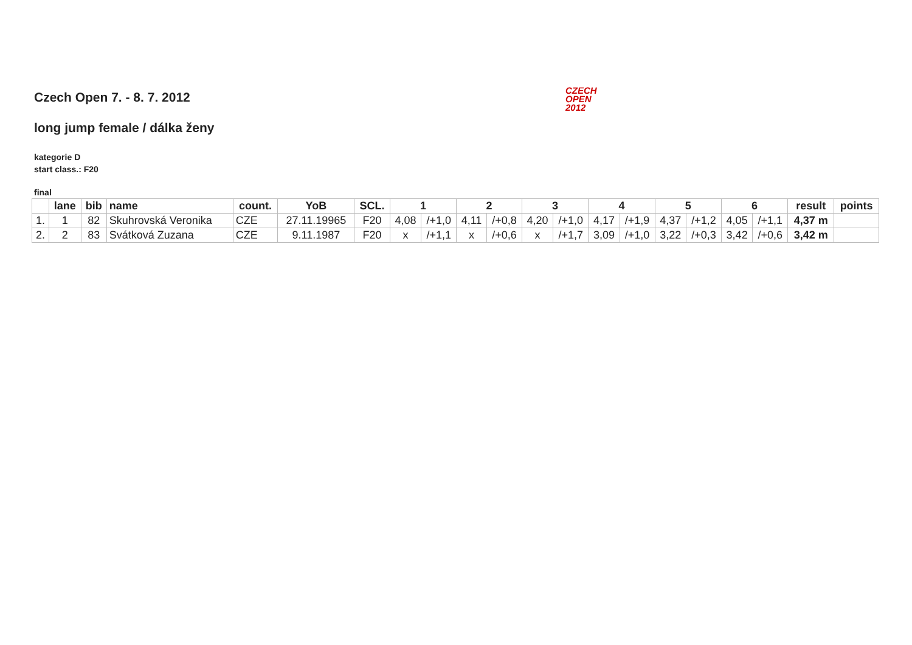CZECH
OPEN
2012
Czech Open 7. - 8. 7. 2012
long jump female / dálka ženy
kategorie D
start class.: F20
final
| | lane | bib | name | count. | YoB | SCL. | 1 | | 2 | | 3 | | 4 | | 5 | | 6 | | result | points |
| --- | --- | --- | --- | --- | --- | --- | --- | --- | --- | --- | --- | --- | --- | --- | --- | --- | --- | --- | --- | --- |
| 1. | 1 | 82 | Skuhrovská Veronika | CZE | 27.11.19965 | F20 | 4,08 | /+1,0 | 4,11 | /+0,8 | 4,20 | /+1,0 | 4,17 | /+1,9 | 4,37 | /+1,2 | 4,05 | /+1,1 | 4,37 m | |
| 2. | 2 | 83 | Svátková Zuzana | CZE | 9.11.1987 | F20 | x | /+1,1 | x | /+0,6 | x | /+1,7 | 3,09 | /+1,0 | 3,22 | /+0,3 | 3,42 | /+0,6 | 3,42 m | |